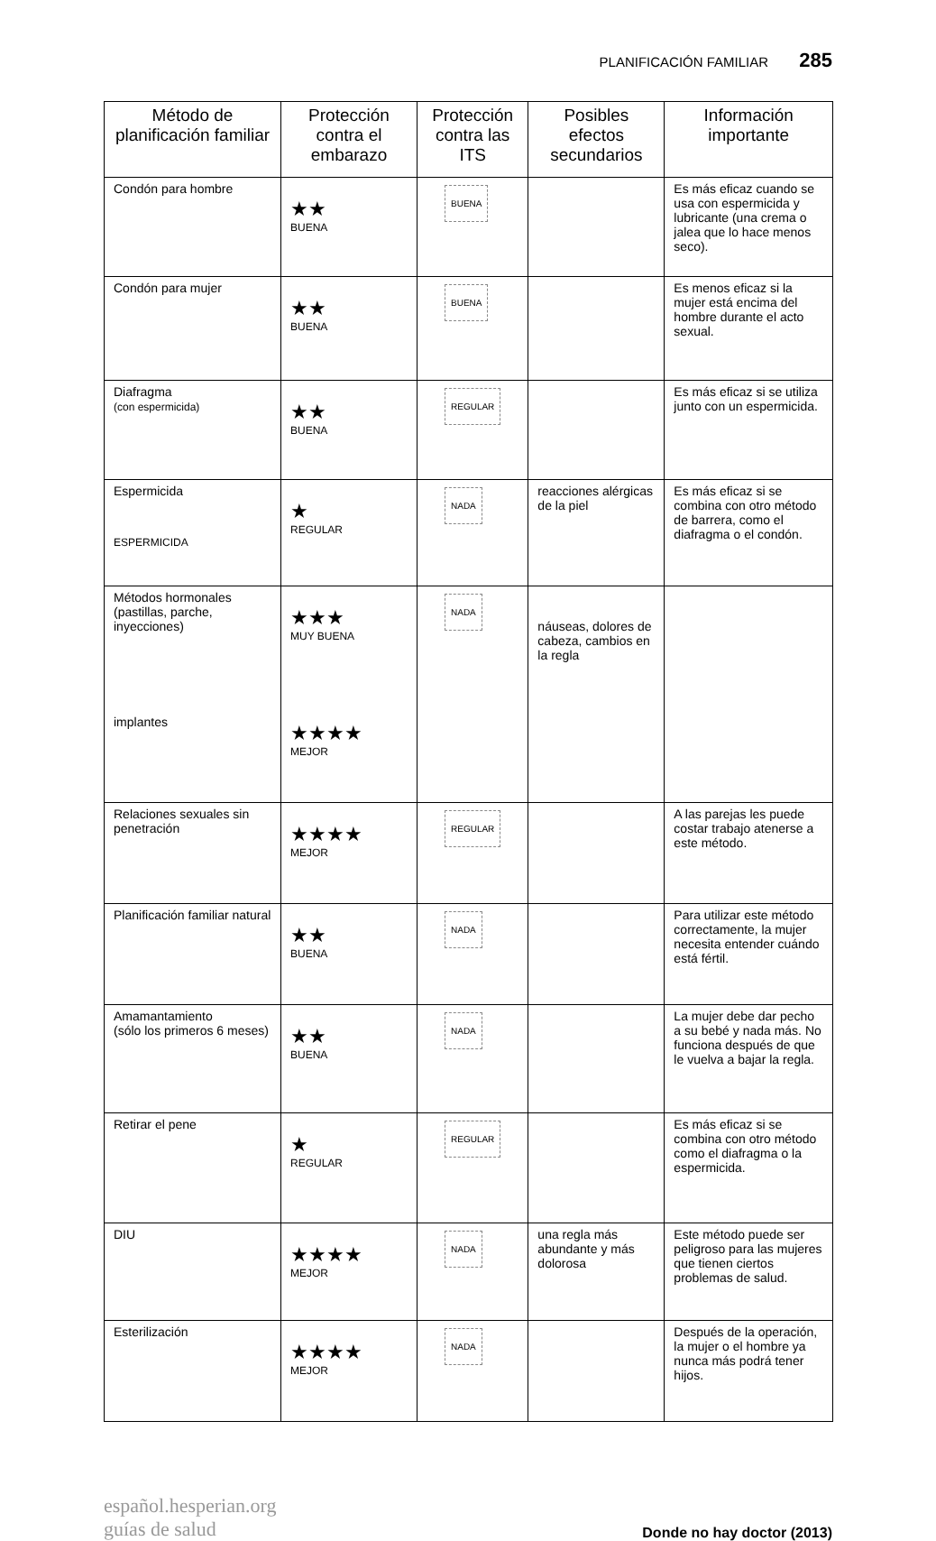PLANIFICACIÓN FAMILIAR 285
| Método de planificación familiar | Protección contra el embarazo | Protección contra las ITS | Posibles efectos secundarios | Información importante |
| --- | --- | --- | --- | --- |
| Condón para hombre | ★★ BUENA | BUENA | | Es más eficaz cuando se usa con espermicida y lubricante (una crema o jalea que lo hace menos seco). |
| Condón para mujer | ★★ BUENA | BUENA | | Es menos eficaz si la mujer está encima del hombre durante el acto sexual. |
| Diafragma (con espermicida) | ★★ BUENA | REGULAR | | Es más eficaz si se utiliza junto con un espermicida. |
| Espermicida ESPERMICIDA | ★ REGULAR | NADA | reacciones alérgicas de la piel | Es más eficaz si se combina con otro método de barrera, como el diafragma o el condón. |
| Métodos hormonales (pastillas, parche, inyecciones) implantes | ★★★ MUY BUENA ★★★★ MEJOR | NADA | náuseas, dolores de cabeza, cambios en la regla | |
| Relaciones sexuales sin penetración | ★★★★ MEJOR | REGULAR | | A las parejas les puede costar trabajo atenerse a este método. |
| Planificación familiar natural | ★★ BUENA | NADA | | Para utilizar este método correctamente, la mujer necesita entender cuándo está fértil. |
| Amamantamiento (sólo los primeros 6 meses) | ★★ BUENA | NADA | | La mujer debe dar pecho a su bebé y nada más. No funciona después de que le vuelva a bajar la regla. |
| Retirar el pene | ★ REGULAR | REGULAR | | Es más eficaz si se combina con otro método como el diafragma o la espermicida. |
| DIU | ★★★★ MEJOR | NADA | una regla más abundante y más dolorosa | Este método puede ser peligroso para las mujeres que tienen ciertos problemas de salud. |
| Esterilización | ★★★★ MEJOR | NADA | | Después de la operación, la mujer o el hombre ya nunca más podrá tener hijos. |
español.hesperian.org
guías de salud
Donde no hay doctor (2013)